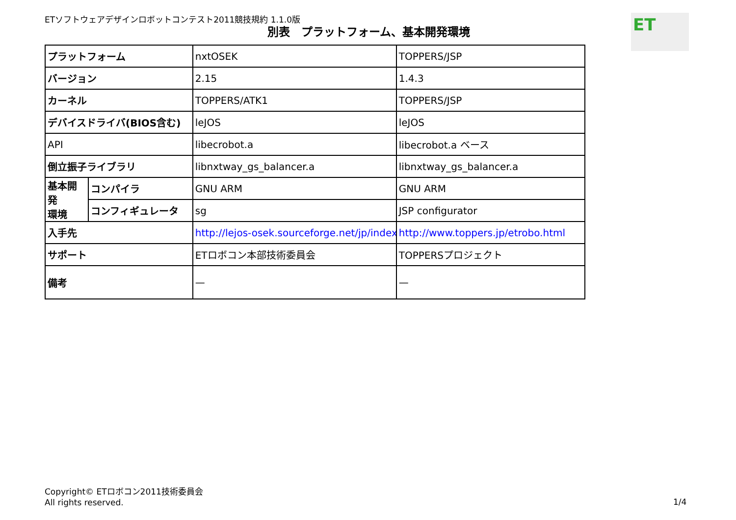ETソフトウェアデザインロボットコンテスト2011競技規約 1.1.0版
別表　プラットフォーム、基本開発環境
ET
| プラットフォーム | | nxtOSEK | TOPPERS/JSP |
| バージョン | | 2.15 | 1.4.3 |
| カーネル | | TOPPERS/ATK1 | TOPPERS/JSP |
| デバイスドライバ(BIOS含む) | | leJOS | leJOS |
| API | | libecrobot.a | libecrobot.a ベース |
| 倒立振子ライブラリ | | libnxtway_gs_balancer.a | libnxtway_gs_balancer.a |
| 基本開発 環境 | コンパイラ | GNU ARM | GNU ARM |
| | コンフィギュレータ | sg | JSP configurator |
| 入手先 | | http://lejos-osek.sourceforge.net/jp/index.ht | http://www.toppers.jp/etrobo.html |
| サポート | | ETロボコン本部技術委員会 | TOPPERSプロジェクト |
| 備考 | | — | — |
Copyright© ETロボコン2011技術委員会
All rights reserved.
1/4